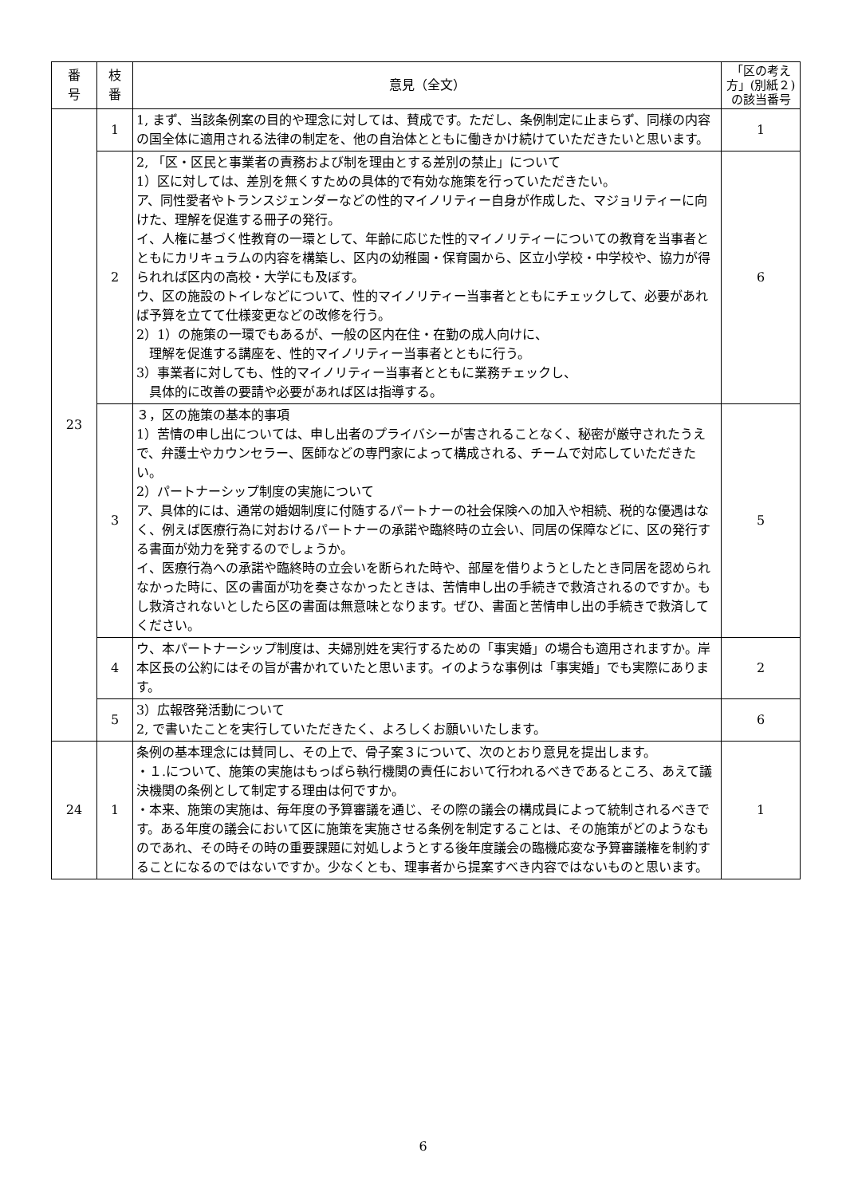| 番 号 | 枝 番 | 意見（全文） | 「区の考え方」(別紙２)の該当番号 |
| --- | --- | --- | --- |
| 23 | 1 | 1, まず、当該条例案の目的や理念に対しては、賛成です。ただし、条例制定に止まらず、同様の内容の国全体に適用される法律の制定を、他の自治体とともに働きかけ続けていただきたいと思います。 | 1 |
| | 2 | 2, 「区・区民と事業者の責務および制を理由とする差別の禁止」について 1）区に対しては、差別を無くすための具体的で有効な施策を行っていただきたい。 ア、同性愛者やトランスジェンダーなどの性的マイノリティー自身が作成した、マジョリティーに向けた、理解を促進する冊子の発行。 イ、人権に基づく性教育の一環として、年齢に応じた性的マイノリティーについての教育を当事者とともにカリキュラムの内容を構築し、区内の幼稚園・保育園から、区立小学校・中学校や、協力が得られれば区内の高校・大学にも及ぼす。 ウ、区の施設のトイレなどについて、性的マイノリティー当事者とともにチェックして、必要があれば予算を立てて仕様変更などの改修を行う。 2）1）の施策の一環でもあるが、一般の区内在住・在勤の成人向けに、 理解を促進する講座を、性的マイノリティー当事者とともに行う。 3）事業者に対しても、性的マイノリティー当事者とともに業務チェックし、 具体的に改善の要請や必要があれば区は指導する。 | 6 |
| | 3 | ３，区の施策の基本的事項 1）苦情の申し出については、申し出者のプライバシーが害されることなく、秘密が厳守されたうえで、弁護士やカウンセラー、医師などの専門家によって構成される、チームで対応していただきたい。 2）パートナーシップ制度の実施について ア、具体的には、通常の婚姻制度に付随するパートナーの社会保険への加入や相続、税的な優遇はなく、例えば医療行為に対おけるパートナーの承諾や臨終時の立会い、同居の保障などに、区の発行する書面が効力を発するのでしょうか。 イ、医療行為への承諾や臨終時の立会いを断られた時や、部屋を借りようとしたとき同居を認められなかった時に、区の書面が功を奏さなかったときは、苦情申し出の手続きで救済されるのですか。もし救済されないとしたら区の書面は無意味となります。ぜひ、書面と苦情申し出の手続きで救済してください。 | 5 |
| | 4 | ウ、本パートナーシップ制度は、夫婦別姓を実行するための「事実婚」の場合も適用されますか。岸本区長の公約にはその旨が書かれていたと思います。イのような事例は「事実婚」でも実際にあります。 | 2 |
| | 5 | 3）広報啓発活動について 2, で書いたことを実行していただきたく、よろしくお願いいたします。 | 6 |
| 24 | 1 | 条例の基本理念には賛同し、その上で、骨子案３について、次のとおり意見を提出します。 ・１.について、施策の実施はもっぱら執行機関の責任において行われるべきであるところ、あえて議決機関の条例として制定する理由は何ですか。 ・本来、施策の実施は、毎年度の予算審議を通じ、その際の議会の構成員によって統制されるべきです。ある年度の議会において区に施策を実施させる条例を制定することは、その施策がどのようなものであれ、その時その時の重要課題に対処しようとする後年度議会の臨機応変な予算審議権を制約することになるのではないですか。少なくとも、理事者から提案すべき内容ではないものと思います。 | 1 |
6